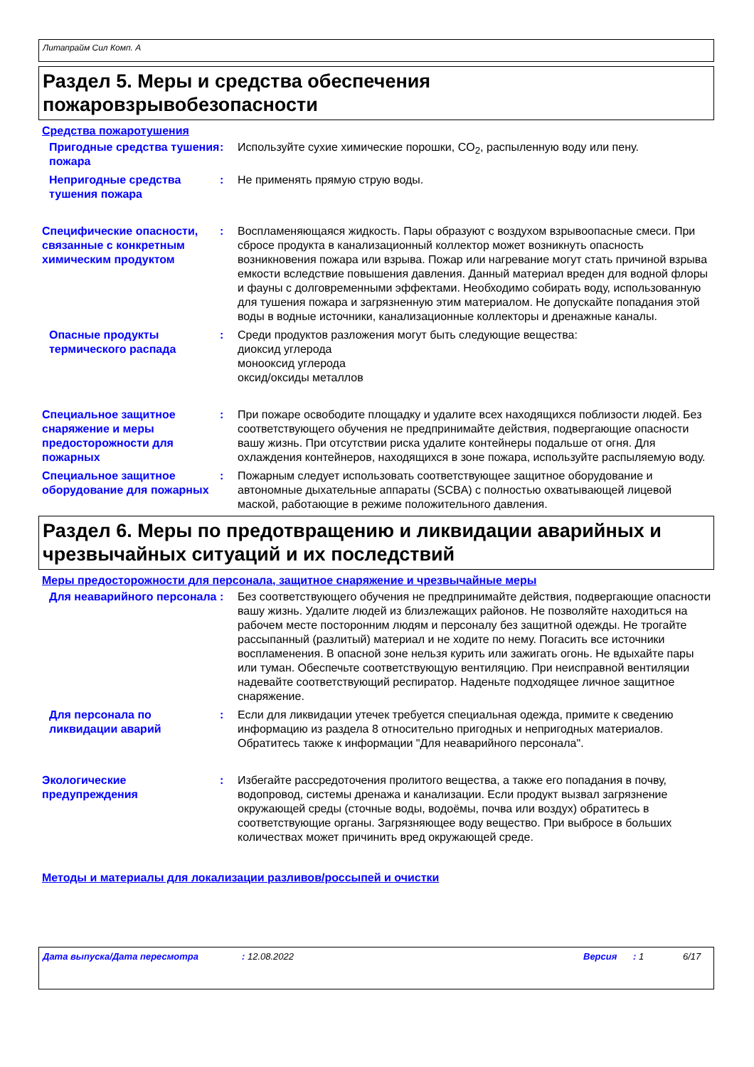Литапрайм Сил Комп. A
Раздел 5. Меры и средства обеспечения
пожаровзрывобезопасности
Средства пожаротушения
Пригодные средства тушения пожара
: Используйте сухие химические порошки, CO<sub>2</sub>, распыленную воду или пену.
Непригодные средства тушения пожара
: Не применять прямую струю воды.
Специфические опасности, связанные с конкретным химическим продуктом
: Воспламеняющаяся жидкость. Пары образуют с воздухом взрывоопасные смеси. При сбросе продукта в канализационный коллектор может возникнуть опасность возникновения пожара или взрыва. Пожар или нагревание могут стать причиной взрыва емкости вследствие повышения давления. Данный материал вреден для водной флоры и фауны с долговременными эффектами. Необходимо собирать воду, использованную для тушения пожара и загрязненную этим материалом. Не допускайте попадания этой воды в водные источники, канализационные коллекторы и дренажные каналы.
Опасные продукты термического распада
: Среди продуктов разложения могут быть следующие вещества:
диоксид углерода
монооксид углерода
оксид/оксиды металлов
Специальное защитное снаряжение и меры предосторожности для пожарных
: При пожаре освободите площадку и удалите всех находящихся поблизости людей. Без соответствующего обучения не предпринимайте действия, подвергающие опасности вашу жизнь. При отсутствии риска удалите контейнеры подальше от огня. Для охлаждения контейнеров, находящихся в зоне пожара, используйте распыляемую воду.
Специальное защитное оборудование для пожарных
: Пожарным следует использовать соответствующее защитное оборудование и автономные дыхательные аппараты (SCBA) с полностью охватывающей лицевой маской, работающие в режиме положительного давления.
Раздел 6. Меры по предотвращению и ликвидации аварийных и чрезвычайных ситуаций и их последствий
Меры предосторожности для персонала, защитное снаряжение и чрезвычайные меры
Для неаварийного персонала : Без соответствующего обучения не предпринимайте действия, подвергающие опасности вашу жизнь. Удалите людей из близлежащих районов. Не позволяйте находиться на рабочем месте посторонним людям и персоналу без защитной одежды. Не трогайте рассыпанный (разлитый) материал и не ходите по нему. Погасить все источники воспламенения. В опасной зоне нельзя курить или зажигать огонь. Не вдыхайте пары или туман. Обеспечьте соответствующую вентиляцию. При неисправной вентиляции надевайте соответствующий респиратор. Наденьте подходящее личное защитное снаряжение.
Для персонала по ликвидации аварий
: Если для ликвидации утечек требуется специальная одежда, примите к сведению информацию из раздела 8 относительно пригодных и непригодных материалов. Обратитесь также к информации "Для неаварийного персонала".
Экологические предупреждения
: Избегайте рассредоточения пролитого вещества, а также его попадания в почву, водопровод, системы дренажа и канализации. Если продукт вызвал загрязнение окружающей среды (сточные воды, водоёмы, почва или воздух) обратитесь в соответствующие органы. Загрязняющее воду вещество. При выбросе в больших количествах может причинить вред окружающей среде.
Методы и материалы для локализации разливов/россыпей и очистки
Дата выпуска/Дата пересмотра: 12.08.2022 Версия: 1 6/17